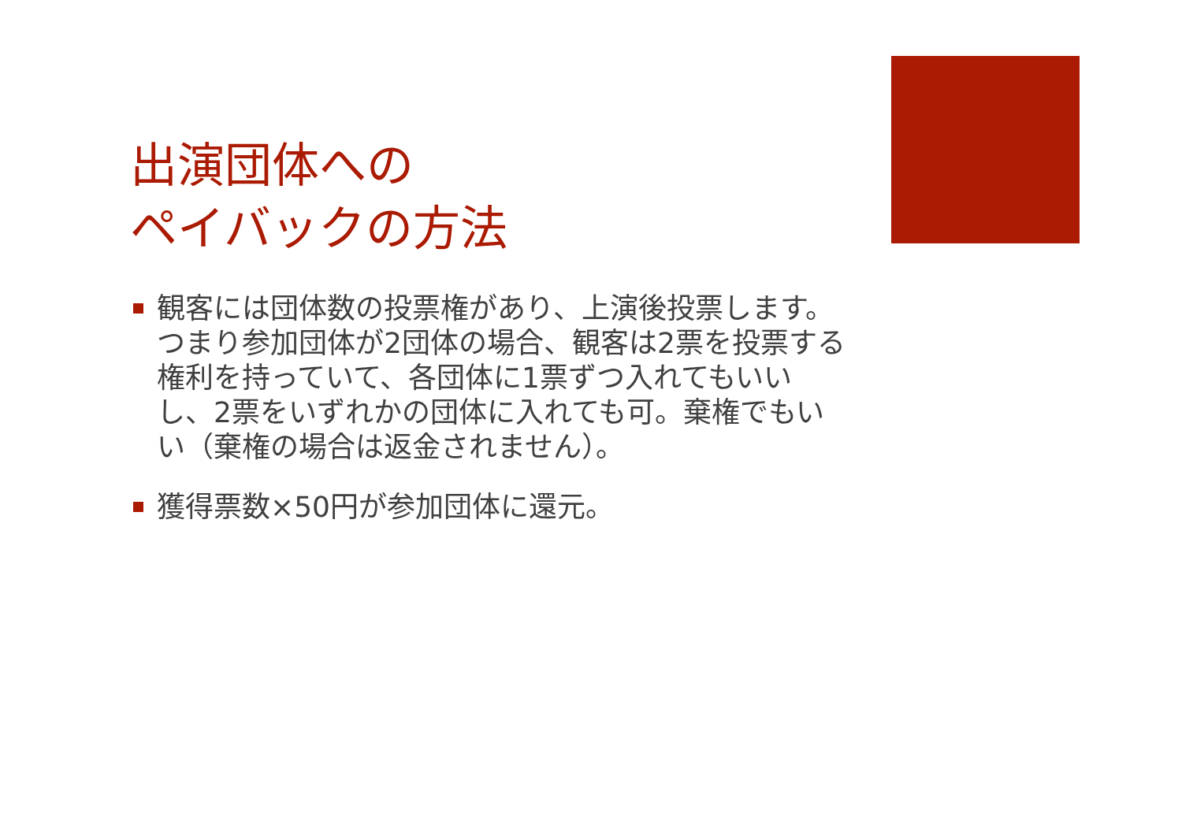出演団体への
ペイバックの方法
観客には団体数の投票権があり、上演後投票します。つまり参加団体が2団体の場合、観客は2票を投票する権利を持っていて、各団体に1票ずつ入れてもいいし、2票をいずれかの団体に入れても可。棄権でもいい（棄権の場合は返金されません）。
獲得票数×50円が参加団体に還元。